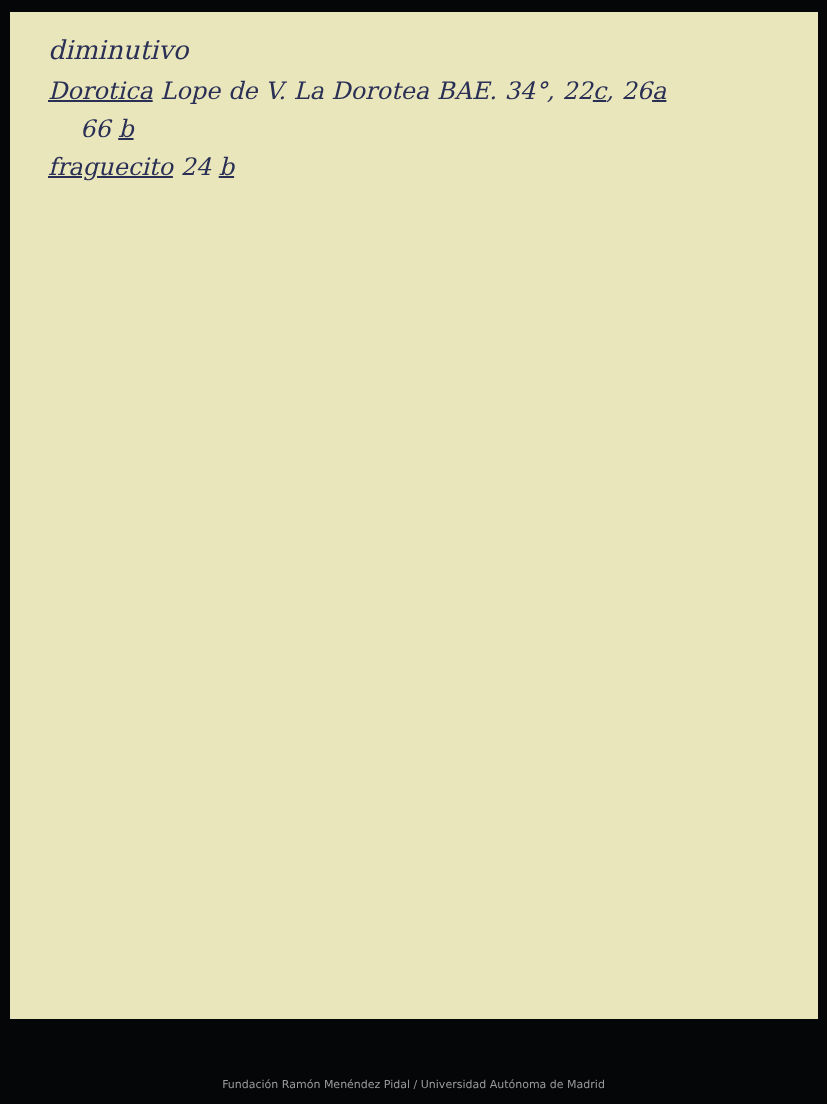diminutivo
Dorotica Lope de V. La Dorotea BAE. 34°, 22c, 26a
66 b
fraguecito 24 b
Fundación Ramón Menéndez Pidal / Universidad Autónoma de Madrid